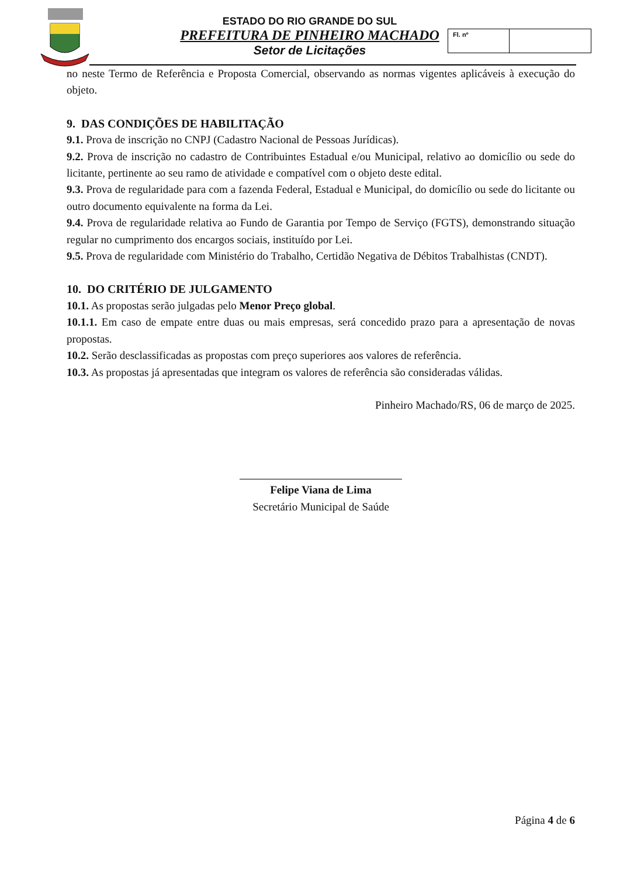ESTADO DO RIO GRANDE DO SUL
PREFEITURA DE PINHEIRO MACHADO
Setor de Licitações
Fl. nº
no neste Termo de Referência e Proposta Comercial, observando as normas vigentes aplicáveis à execução do objeto.
9. DAS CONDIÇÕES DE HABILITAÇÃO
9.1. Prova de inscrição no CNPJ (Cadastro Nacional de Pessoas Jurídicas).
9.2. Prova de inscrição no cadastro de Contribuintes Estadual e/ou Municipal, relativo ao domicílio ou sede do licitante, pertinente ao seu ramo de atividade e compatível com o objeto deste edital.
9.3. Prova de regularidade para com a fazenda Federal, Estadual e Municipal, do domicílio ou sede do licitante ou outro documento equivalente na forma da Lei.
9.4. Prova de regularidade relativa ao Fundo de Garantia por Tempo de Serviço (FGTS), demonstrando situação regular no cumprimento dos encargos sociais, instituído por Lei.
9.5. Prova de regularidade com Ministério do Trabalho, Certidão Negativa de Débitos Trabalhistas (CNDT).
10. DO CRITÉRIO DE JULGAMENTO
10.1. As propostas serão julgadas pelo Menor Preço global.
10.1.1. Em caso de empate entre duas ou mais empresas, será concedido prazo para a apresentação de novas propostas.
10.2. Serão desclassificadas as propostas com preço superiores aos valores de referência.
10.3. As propostas já apresentadas que integram os valores de referência são consideradas válidas.
Pinheiro Machado/RS, 06 de março de 2025.
Felipe Viana de Lima
Secretário Municipal de Saúde
Página 4 de 6